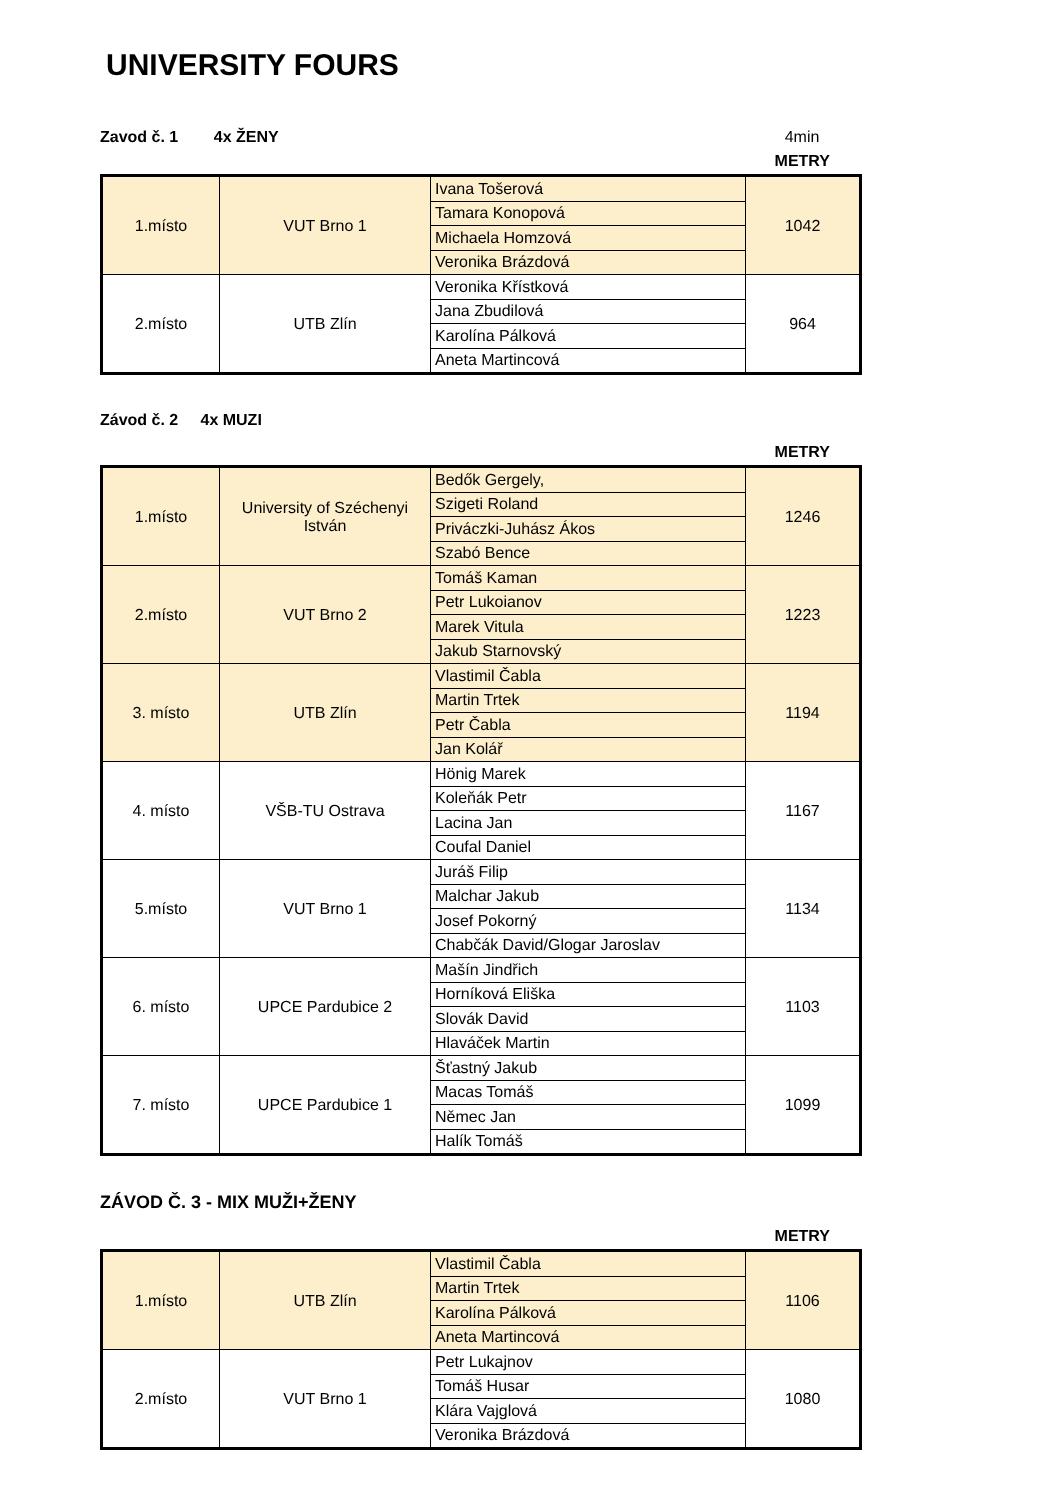UNIVERSITY FOURS
Zavod č. 1 4x ŽENY 4min
METRY
| 1.místo | VUT Brno 1 | Ivana Tošerová | 1042 |
| | | Tamara Konopová | |
| | | Michaela Homzová | |
| | | Veronika Brázdová | |
| 2.místo | UTB Zlín | Veronika Křístková | 964 |
| | | Jana Zbudilová | |
| | | Karolína Pálková | |
| | | Aneta Martincová | |
Závod č. 2 4x MUZI
METRY
| 1.místo | University of Széchenyi István | Bedők Gergely, | 1246 |
| | | Szigeti Roland | |
| | | Priváczki-Juhász Ákos | |
| | | Szabó Bence | |
| 2.místo | VUT Brno 2 | Tomáš Kaman | 1223 |
| | | Petr Lukoianov | |
| | | Marek Vitula | |
| | | Jakub Starnovský | |
| 3. místo | UTB Zlín | Vlastimil Čabla | 1194 |
| | | Martin Trtek | |
| | | Petr Čabla | |
| | | Jan Kolář | |
| 4. místo | VŠB-TU Ostrava | Hönig Marek | 1167 |
| | | Koleňák Petr | |
| | | Lacina Jan | |
| | | Coufal Daniel | |
| 5.místo | VUT Brno 1 | Juráš Filip | 1134 |
| | | Malchar Jakub | |
| | | Josef Pokorný | |
| | | Chabčák David/Glogar Jaroslav | |
| 6. místo | UPCE Pardubice 2 | Mašín Jindřich | 1103 |
| | | Horníková Eliška | |
| | | Slovák David | |
| | | Hlaváček Martin | |
| 7. místo | UPCE Pardubice 1 | Šťastný Jakub | 1099 |
| | | Macas Tomáš | |
| | | Němec Jan | |
| | | Halík Tomáš | |
ZÁVOD Č. 3 - MIX MUŽI+ŽENY
METRY
| 1.místo | UTB Zlín | Vlastimil Čabla | 1106 |
| | | Martin Trtek | |
| | | Karolína Pálková | |
| | | Aneta Martincová | |
| 2.místo | VUT Brno 1 | Petr Lukajnov | 1080 |
| | | Tomáš Husar | |
| | | Klára Vajglová | |
| | | Veronika Brázdová | |